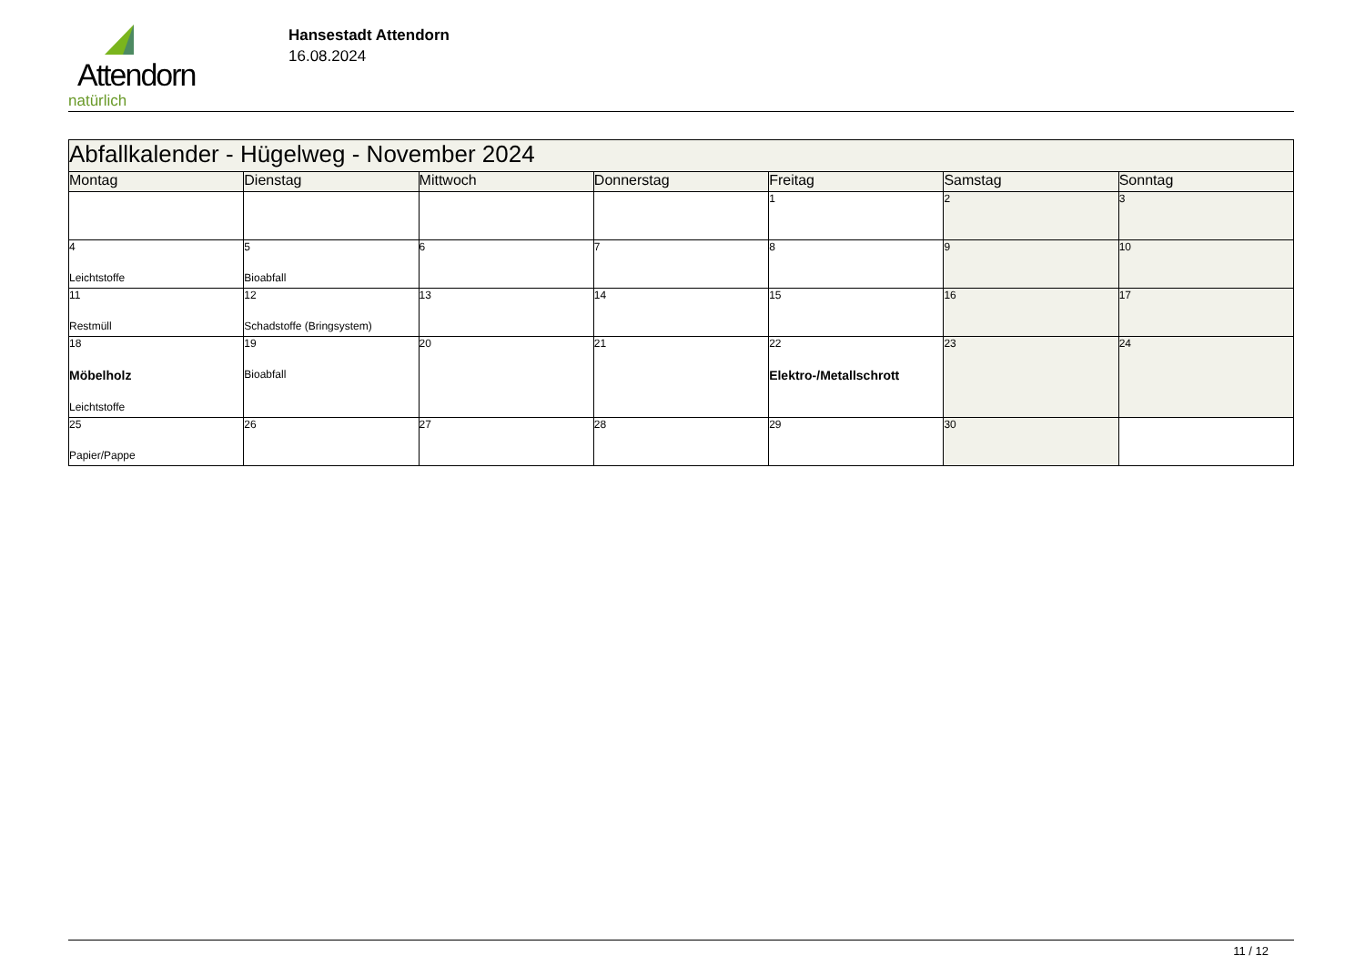Attendorn
natürlich
Hansestadt Attendorn
16.08.2024
| Abfallkalender - Hügelweg - November 2024 | | | | | | |
| Montag | Dienstag | Mittwoch | Donnerstag | Freitag | Samstag | Sonntag |
| | | | | 1 | 2 | 3 |
| 4 Leichtstoffe | 5 Bioabfall | 6 | 7 | 8 | 9 | 10 |
| 11 Restmüll | 12 Schadstoffe (Bringsystem) | 13 | 14 | 15 | 16 | 17 |
| 18 Möbelholz Leichtstoffe | 19 Bioabfall | 20 | 21 | 22 Elektro-/Metallschrott | 23 | 24 |
| 25 Papier/Pappe | 26 | 27 | 28 | 29 | 30 | |
11 / 12